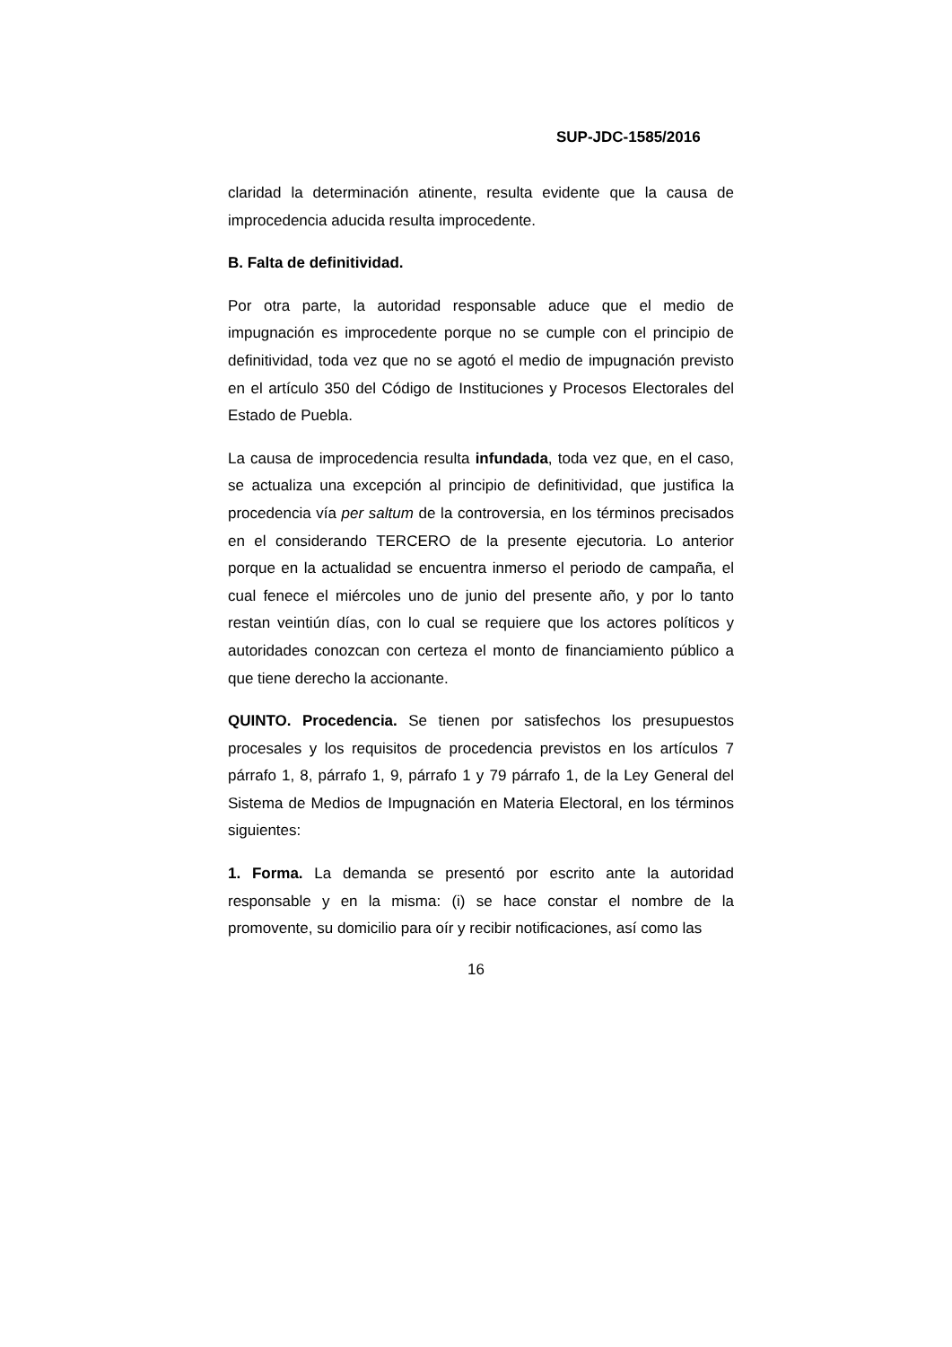SUP-JDC-1585/2016
claridad la determinación atinente, resulta evidente que la causa de improcedencia aducida resulta improcedente.
B. Falta de definitividad.
Por otra parte, la autoridad responsable aduce que el medio de impugnación es improcedente porque no se cumple con el principio de definitividad, toda vez que no se agotó el medio de impugnación previsto en el artículo 350 del Código de Instituciones y Procesos Electorales del Estado de Puebla.
La causa de improcedencia resulta infundada, toda vez que, en el caso, se actualiza una excepción al principio de definitividad, que justifica la procedencia vía per saltum de la controversia, en los términos precisados en el considerando TERCERO de la presente ejecutoria. Lo anterior porque en la actualidad se encuentra inmerso el periodo de campaña, el cual fenece el miércoles uno de junio del presente año, y por lo tanto restan veintiún días, con lo cual se requiere que los actores políticos y autoridades conozcan con certeza el monto de financiamiento público a que tiene derecho la accionante.
QUINTO. Procedencia. Se tienen por satisfechos los presupuestos procesales y los requisitos de procedencia previstos en los artículos 7 párrafo 1, 8, párrafo 1, 9, párrafo 1 y 79 párrafo 1, de la Ley General del Sistema de Medios de Impugnación en Materia Electoral, en los términos siguientes:
1. Forma. La demanda se presentó por escrito ante la autoridad responsable y en la misma: (i) se hace constar el nombre de la promovente, su domicilio para oír y recibir notificaciones, así como las
16